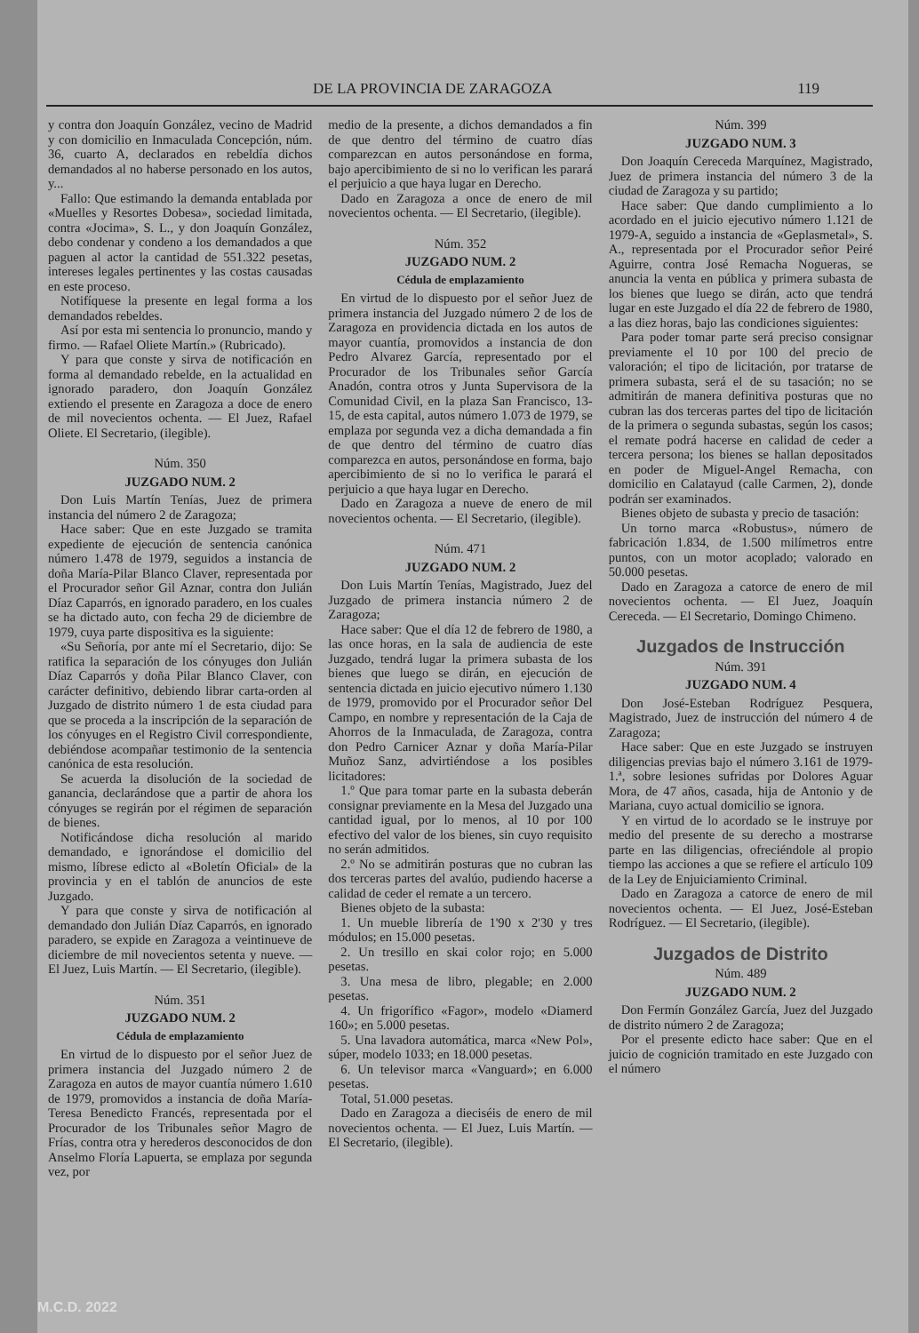DE LA PROVINCIA DE ZARAGOZA 119
y contra don Joaquín González, vecino de Madrid y con domicilio en Inmaculada Concepción, núm. 36, cuarto A, declarados en rebeldía dichos demandados al no haberse personado en los autos, y...
Fallo: Que estimando la demanda entablada por «Muelles y Resortes Dobesa», sociedad limitada, contra «Jocima», S. L., y don Joaquín González, debo condenar y condeno a los demandados a que paguen al actor la cantidad de 551.322 pesetas, intereses legales pertinentes y las costas causadas en este proceso.
Notifíquese la presente en legal forma a los demandados rebeldes.
Así por esta mi sentencia lo pronuncio, mando y firmo. — Rafael Oliete Martín.» (Rubricado).
Y para que conste y sirva de notificación en forma al demandado rebelde, en la actualidad en ignorado paradero, don Joaquín González extiendo el presente en Zaragoza a doce de enero de mil novecientos ochenta. — El Juez, Rafael Oliete. El Secretario, (ilegible).
Núm. 350
JUZGADO NUM. 2
Don Luis Martín Tenías, Juez de primera instancia del número 2 de Zaragoza;
Hace saber: Que en este Juzgado se tramita expediente de ejecución de sentencia canónica número 1.478 de 1979, seguidos a instancia de doña María-Pilar Blanco Claver, representada por el Procurador señor Gil Aznar, contra don Julián Díaz Caparrós, en ignorado paradero, en los cuales se ha dictado auto, con fecha 29 de diciembre de 1979, cuya parte dispositiva es la siguiente:
«Su Señoría, por ante mí el Secretario, dijo: Se ratifica la separación de los cónyuges don Julián Díaz Caparrós y doña Pilar Blanco Claver, con carácter definitivo, debiendo librar carta-orden al Juzgado de distrito número 1 de esta ciudad para que se proceda a la inscripción de la separación de los cónyuges en el Registro Civil correspondiente, debiéndose acompañar testimonio de la sentencia canónica de esta resolución.
Se acuerda la disolución de la sociedad de ganancia, declarándose que a partir de ahora los cónyuges se regirán por el régimen de separación de bienes.
Notificándose dicha resolución al marido demandado, e ignorándose el domicilio del mismo, líbrese edicto al «Boletín Oficial» de la provincia y en el tablón de anuncios de este Juzgado.
Y para que conste y sirva de notificación al demandado don Julián Díaz Caparrós, en ignorado paradero, se expide en Zaragoza a veintinueve de diciembre de mil novecientos setenta y nueve. — El Juez, Luis Martín. — El Secretario, (ilegible).
Núm. 351
JUZGADO NUM. 2
Cédula de emplazamiento
En virtud de lo dispuesto por el señor Juez de primera instancia del Juzgado número 2 de Zaragoza en autos de mayor cuantía número 1.610 de 1979, promovidos a instancia de doña María-Teresa Benedicto Francés, representada por el Procurador de los Tribunales señor Magro de Frías, contra otra y herederos desconocidos de don Anselmo Floría Lapuerta, se emplaza por segunda vez, por
medio de la presente, a dichos demandados a fin de que dentro del término de cuatro días comparezcan en autos personándose en forma, bajo apercibimiento de si no lo verifican les parará el perjuicio a que haya lugar en Derecho.
Dado en Zaragoza a once de enero de mil novecientos ochenta. — El Secretario, (ilegible).
Núm. 352
JUZGADO NUM. 2
Cédula de emplazamiento
En virtud de lo dispuesto por el señor Juez de primera instancia del Juzgado número 2 de los de Zaragoza en providencia dictada en los autos de mayor cuantía, promovidos a instancia de don Pedro Alvarez García, representado por el Procurador de los Tribunales señor García Anadón, contra otros y Junta Supervisora de la Comunidad Civil, en la plaza San Francisco, 13-15, de esta capital, autos número 1.073 de 1979, se emplaza por segunda vez a dicha demandada a fin de que dentro del término de cuatro días comparezca en autos, personándose en forma, bajo apercibimiento de si no lo verifica le parará el perjuicio a que haya lugar en Derecho.
Dado en Zaragoza a nueve de enero de mil novecientos ochenta. — El Secretario, (ilegible).
Núm. 471
JUZGADO NUM. 2
Don Luis Martín Tenías, Magistrado, Juez del Juzgado de primera instancia número 2 de Zaragoza;
Hace saber: Que el día 12 de febrero de 1980, a las once horas, en la sala de audiencia de este Juzgado, tendrá lugar la primera subasta de los bienes que luego se dirán, en ejecución de sentencia dictada en juicio ejecutivo número 1.130 de 1979, promovido por el Procurador señor Del Campo, en nombre y representación de la Caja de Ahorros de la Inmaculada, de Zaragoza, contra don Pedro Carnicer Aznar y doña María-Pilar Muñoz Sanz, advirtiéndose a los posibles licitadores:
1.º Que para tomar parte en la subasta deberán consignar previamente en la Mesa del Juzgado una cantidad igual, por lo menos, al 10 por 100 efectivo del valor de los bienes, sin cuyo requisito no serán admitidos.
2.º No se admitirán posturas que no cubran las dos terceras partes del avalúo, pudiendo hacerse a calidad de ceder el remate a un tercero.
Bienes objeto de la subasta:
1. Un mueble librería de 1'90 x 2'30 y tres módulos; en 15.000 pesetas.
2. Un tresillo en skai color rojo; en 5.000 pesetas.
3. Una mesa de libro, plegable; en 2.000 pesetas.
4. Un frigorífico «Fagor», modelo «Diamerd 160»; en 5.000 pesetas.
5. Una lavadora automática, marca «New Pol», súper, modelo 1033; en 18.000 pesetas.
6. Un televisor marca «Vanguard»; en 6.000 pesetas.
Total, 51.000 pesetas.
Dado en Zaragoza a dieciséis de enero de mil novecientos ochenta. — El Juez, Luis Martín. — El Secretario, (ilegible).
Núm. 399
JUZGADO NUM. 3
Don Joaquín Cereceda Marquínez, Magistrado, Juez de primera instancia del número 3 de la ciudad de Zaragoza y su partido;
Hace saber: Que dando cumplimiento a lo acordado en el juicio ejecutivo número 1.121 de 1979-A, seguido a instancia de «Geplasmetal», S. A., representada por el Procurador señor Peiré Aguirre, contra José Remacha Nogueras, se anuncia la venta en pública y primera subasta de los bienes que luego se dirán, acto que tendrá lugar en este Juzgado el día 22 de febrero de 1980, a las diez horas, bajo las condiciones siguientes:
Para poder tomar parte será preciso consignar previamente el 10 por 100 del precio de valoración; el tipo de licitación, por tratarse de primera subasta, será el de su tasación; no se admitirán de manera definitiva posturas que no cubran las dos terceras partes del tipo de licitación de la primera o segunda subastas, según los casos; el remate podrá hacerse en calidad de ceder a tercera persona; los bienes se hallan depositados en poder de Miguel-Angel Remacha, con domicilio en Calatayud (calle Carmen, 2), donde podrán ser examinados.
Bienes objeto de subasta y precio de tasación:
Un torno marca «Robustus», número de fabricación 1.834, de 1.500 milímetros entre puntos, con un motor acoplado; valorado en 50.000 pesetas.
Dado en Zaragoza a catorce de enero de mil novecientos ochenta. — El Juez, Joaquín Cereceda. — El Secretario, Domingo Chimeno.
Juzgados de Instrucción
Núm. 391
JUZGADO NUM. 4
Don José-Esteban Rodríguez Pesquera, Magistrado, Juez de instrucción del número 4 de Zaragoza;
Hace saber: Que en este Juzgado se instruyen diligencias previas bajo el número 3.161 de 1979-1.ª, sobre lesiones sufridas por Dolores Aguar Mora, de 47 años, casada, hija de Antonio y de Mariana, cuyo actual domicilio se ignora.
Y en virtud de lo acordado se le instruye por medio del presente de su derecho a mostrarse parte en las diligencias, ofreciéndole al propio tiempo las acciones a que se refiere el artículo 109 de la Ley de Enjuiciamiento Criminal.
Dado en Zaragoza a catorce de enero de mil novecientos ochenta. — El Juez, José-Esteban Rodríguez. — El Secretario, (ilegible).
Juzgados de Distrito
Núm. 489
JUZGADO NUM. 2
Don Fermín González García, Juez del Juzgado de distrito número 2 de Zaragoza;
Por el presente edicto hace saber: Que en el juicio de cognición tramitado en este Juzgado con el número
M.C.D. 2022